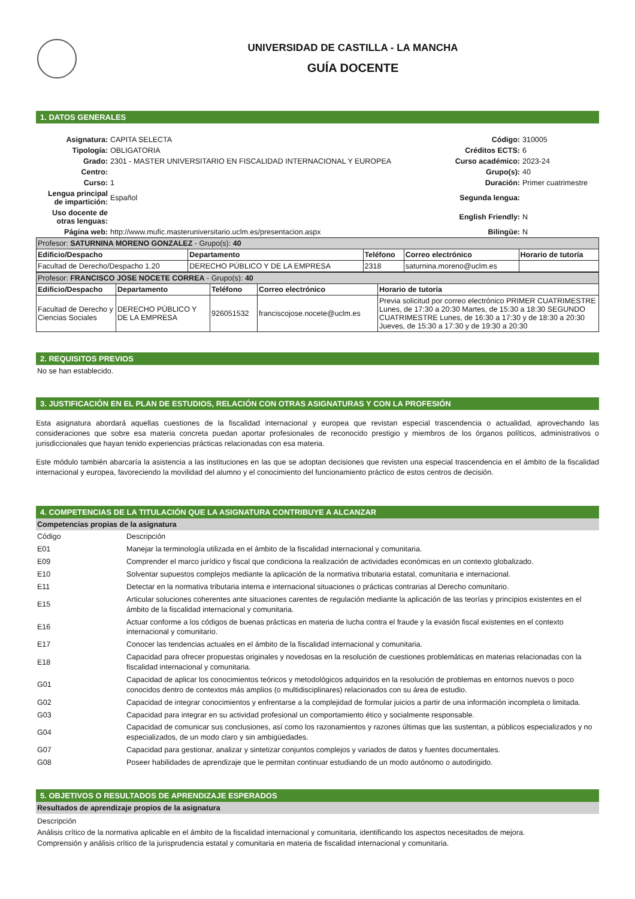UNIVERSIDAD DE CASTILLA - LA MANCHA
GUÍA DOCENTE
1. DATOS GENERALES
| Asignatura: | CAPITA SELECTA | Código: | 310005 |
| Tipología: | OBLIGATORIA | Créditos ECTS: | 6 |
| Grado: | 2301 - MASTER UNIVERSITARIO EN FISCALIDAD INTERNACIONAL Y EUROPEA | Curso académico: | 2023-24 |
| Centro: | | Grupo(s): | 40 |
| Curso: | 1 | Duración: | Primer cuatrimestre |
| Lengua principal de impartición: | Español | Segunda lengua: | |
| Uso docente de otras lenguas: | | English Friendly: | N |
| Página web: | http://www.mufic.masteruniversitario.uclm.es/presentacion.aspx | Bilingüe: | N |
| Profesor: SATURNINA MORENO GONZALEZ - Grupo(s): 40 | | | | |
| Edificio/Despacho | Departamento | Teléfono | Correo electrónico | Horario de tutoría |
| Facultad de Derecho/Despacho 1.20 | DERECHO PÚBLICO Y DE LA EMPRESA | 2318 | saturnina.moreno@uclm.es | |
| Profesor: FRANCISCO JOSE NOCETE CORREA - Grupo(s): 40 | | | | |
| Edificio/Despacho | Departamento | Teléfono | Correo electrónico | Horario de tutoría |
| Facultad de Derecho y Ciencias Sociales | DERECHO PÚBLICO Y DE LA EMPRESA | 926051532 | franciscojose.nocete@uclm.es | Previa solicitud por correo electrónico PRIMER CUATRIMESTRE Lunes, de 17:30 a 20:30 Martes, de 15:30 a 18:30 SEGUNDO CUATRIMESTRE Lunes, de 16:30 a 17:30 y de 18:30 a 20:30 Jueves, de 15:30 a 17:30 y de 19:30 a 20:30 |
2. REQUISITOS PREVIOS
No se han establecido.
3. JUSTIFICACIÓN EN EL PLAN DE ESTUDIOS, RELACIÓN CON OTRAS ASIGNATURAS Y CON LA PROFESIÓN
Esta asignatura abordará aquellas cuestiones de la fiscalidad internacional y europea que revistan especial trascendencia o actualidad, aprovechando las consideraciones que sobre esa materia concreta puedan aportar profesionales de reconocido prestigio y miembros de los órganos políticos, administrativos o jurisdiccionales que hayan tenido experiencias prácticas relacionadas con esa materia.
Este módulo también abarcaría la asistencia a las instituciones en las que se adoptan decisiones que revisten una especial trascendencia en el ámbito de la fiscalidad internacional y europea, favoreciendo la movilidad del alumno y el conocimiento del funcionamiento práctico de estos centros de decisión.
4. COMPETENCIAS DE LA TITULACIÓN QUE LA ASIGNATURA CONTRIBUYE A ALCANZAR
Competencias propias de la asignatura
| Código | Descripción |
| E01 | Manejar la terminología utilizada en el ámbito de la fiscalidad internacional y comunitaria. |
| E09 | Comprender el marco jurídico y fiscal que condiciona la realización de actividades económicas en un contexto globalizado. |
| E10 | Solventar supuestos complejos mediante la aplicación de la normativa tributaria estatal, comunitaria e internacional. |
| E11 | Detectar en la normativa tributaria interna e internacional situaciones o prácticas contrarias al Derecho comunitario. |
| E15 | Articular soluciones coherentes ante situaciones carentes de regulación mediante la aplicación de las teorías y principios existentes en el ámbito de la fiscalidad internacional y comunitaria. |
| E16 | Actuar conforme a los códigos de buenas prácticas en materia de lucha contra el fraude y la evasión fiscal existentes en el contexto internacional y comunitario. |
| E17 | Conocer las tendencias actuales en el ámbito de la fiscalidad internacional y comunitaria. |
| E18 | Capacidad para ofrecer propuestas originales y novedosas en la resolución de cuestiones problemáticas en materias relacionadas con la fiscalidad internacional y comunitaria. |
| G01 | Capacidad de aplicar los conocimientos teóricos y metodológicos adquiridos en la resolución de problemas en entornos nuevos o poco conocidos dentro de contextos más amplios (o multidisciplinares) relacionados con su área de estudio. |
| G02 | Capacidad de integrar conocimientos y enfrentarse a la complejidad de formular juicios a partir de una información incompleta o limitada. |
| G03 | Capacidad para integrar en su actividad profesional un comportamiento ético y socialmente responsable. |
| G04 | Capacidad de comunicar sus conclusiones, así como los razonamientos y razones últimas que las sustentan, a públicos especializados y no especializados, de un modo claro y sin ambigüedades. |
| G07 | Capacidad para gestionar, analizar y sintetizar conjuntos complejos y variados de datos y fuentes documentales. |
| G08 | Poseer habilidades de aprendizaje que le permitan continuar estudiando de un modo autónomo o autodirigido. |
5. OBJETIVOS O RESULTADOS DE APRENDIZAJE ESPERADOS
Resultados de aprendizaje propios de la asignatura
Descripción
Análisis crítico de la normativa aplicable en el ámbito de la fiscalidad internacional y comunitaria, identificando los aspectos necesitados de mejora.
Comprensión y análisis crítico de la jurisprudencia estatal y comunitaria en materia de fiscalidad internacional y comunitaria.